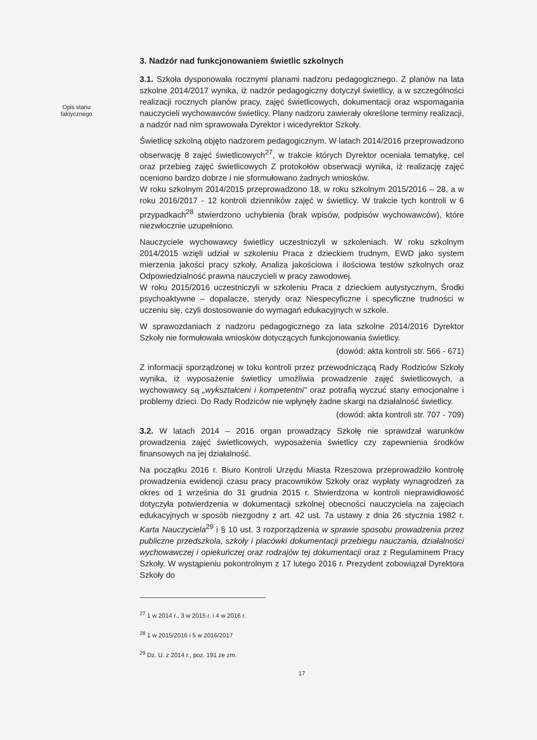Opis stanu faktycznego
3. Nadzór nad funkcjonowaniem świetlic szkolnych
3.1. Szkoła dysponowała rocznymi planami nadzoru pedagogicznego. Z planów na lata szkolne 2014/2017 wynika, iż nadzór pedagogiczny dotyczył świetlicy, a w szczególności realizacji rocznych planów pracy, zajęć świetlicowych, dokumentacji oraz wspomagania nauczycieli wychowawców świetlicy. Plany nadzoru zawierały określone terminy realizacji, a nadzór nad nim sprawowała Dyrektor i wicedyrektor Szkoły.
Świetlicę szkolną objęto nadzorem pedagogicznym. W latach 2014/2016 przeprowadzono obserwację 8 zajęć świetlicowych<sup>27</sup>, w trakcie których Dyrektor oceniała tematykę, cel oraz przebieg zajęć świetlicowych Z protokołów obserwacji wynika, iż realizację zajęć oceniono bardzo dobrze i nie sformułowano żadnych wniosków.
W roku szkolnym 2014/2015 przeprowadzono 18, w roku szkolnym 2015/2016 – 28, a w roku 2016/2017 - 12 kontroli dzienników zajęć w świetlicy. W trakcie tych kontroli w 6 przypadkach<sup>28</sup> stwierdzono uchybienia (brak wpisów, podpisów wychowawców), które niezwłocznie uzupełniono.
Nauczyciele wychowawcy świetlicy uczestniczyli w szkoleniach. W roku szkolnym 2014/2015 wzięli udział w szkoleniu Praca z dzieckiem trudnym, EWD jako system mierzenia jakości pracy szkoły, Analiza jakościowa i ilościowa testów szkolnych oraz Odpowiedzialność prawna nauczycieli w pracy zawodowej.
W roku 2015/2016 uczestniczyli w szkoleniu Praca z dzieckiem autystycznym, Środki psychoaktywne – dopalacze, sterydy oraz Niespecyficzne i specyficzne trudności w uczeniu się, czyli dostosowanie do wymagań edukacyjnych w szkole.
W sprawozdaniach z nadzoru pedagogicznego za lata szkolne 2014/2016 Dyrektor Szkoły nie formułowała wniosków dotyczących funkcjonowania świetlicy.
(dowód: akta kontroli str. 566 - 671)
Z informacji sporządzonej w toku kontroli przez przewodniczącą Rady Rodziców Szkoły wynika, iż wyposażenie świetlicy umożliwia prowadzenie zajęć świetlicowych, a wychowawcy są „wykształceni i kompetentni” oraz potrafią wyczuć stany emocjonalne i problemy dzieci. Do Rady Rodziców nie wpłynęły żadne skargi na działalność świetlicy.
(dowód: akta kontroli str. 707 - 709)
3.2. W latach 2014 – 2016 organ prowadzący Szkołę nie sprawdzał warunków prowadzenia zajęć świetlicowych, wyposażenia świetlicy czy zapewnienia środków finansowych na jej działalność.
Na początku 2016 r. Biuro Kontroli Urzędu Miasta Rzeszowa przeprowadziło kontrolę prowadzenia ewidencji czasu pracy pracowników Szkoły oraz wypłaty wynagrodzeń za okres od 1 września do 31 grudnia 2015 r. Stwierdzona w kontroli nieprawidłowość dotyczyła potwierdzenia w dokumentacji szkolnej obecności nauczyciela na zajęciach edukacyjnych w sposób niezgodny z art. 42 ust. 7a ustawy z dnia 26 stycznia 1982 r. Karta Nauczyciela<sup>29</sup> i § 10 ust. 3 rozporządzenia w sprawie sposobu prowadzenia przez publiczne przedszkola, szkoły i placówki dokumentacji przebiegu nauczania, działalności wychowawczej i opiekuńczej oraz rodzajów tej dokumentacji oraz z Regulaminem Pracy Szkoły. W wystąpieniu pokontrolnym z 17 lutego 2016 r. Prezydent zobowiązał Dyrektora Szkoły do
<sup>27</sup> 1 w 2014 r., 3 w 2015 r. i 4 w 2016 r.
<sup>28</sup> 1 w 2015/2016 i 5 w 2016/2017
<sup>29</sup> Dz. U. z 2014 r., poz. 191 ze zm.
17